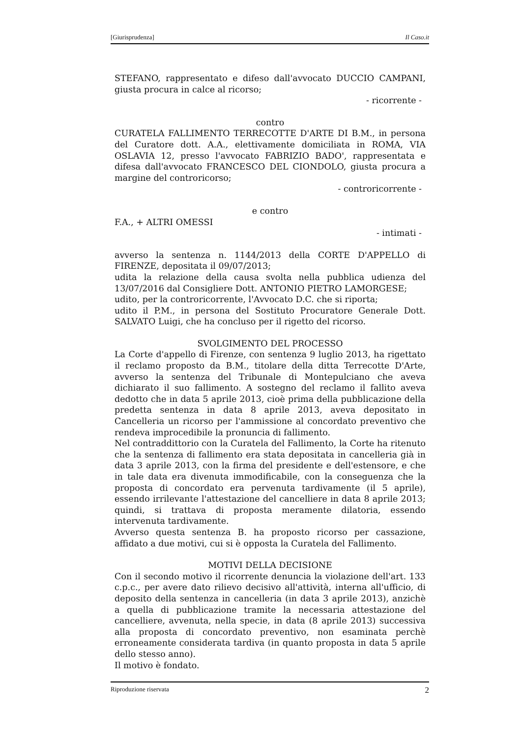[Giurisprudenza] Il Caso.it
STEFANO, rappresentato e difeso dall'avvocato DUCCIO CAMPANI, giusta procura in calce al ricorso;
- ricorrente -
contro
CURATELA FALLIMENTO TERRECOTTE D'ARTE DI B.M., in persona del Curatore dott. A.A., elettivamente domiciliata in ROMA, VIA OSLAVIA 12, presso l'avvocato FABRIZIO BADO', rappresentata e difesa dall'avvocato FRANCESCO DEL CIONDOLO, giusta procura a margine del controricorso;
- controricorrente -
e contro
F.A., + ALTRI OMESSI
- intimati -
avverso la sentenza n. 1144/2013 della CORTE D'APPELLO di FIRENZE, depositata il 09/07/2013;
udita la relazione della causa svolta nella pubblica udienza del 13/07/2016 dal Consigliere Dott. ANTONIO PIETRO LAMORGESE;
udito, per la controricorrente, l'Avvocato D.C. che si riporta;
udito il P.M., in persona del Sostituto Procuratore Generale Dott. SALVATO Luigi, che ha concluso per il rigetto del ricorso.
SVOLGIMENTO DEL PROCESSO
La Corte d'appello di Firenze, con sentenza 9 luglio 2013, ha rigettato il reclamo proposto da B.M., titolare della ditta Terrecotte D'Arte, avverso la sentenza del Tribunale di Montepulciano che aveva dichiarato il suo fallimento. A sostegno del reclamo il fallito aveva dedotto che in data 5 aprile 2013, cioè prima della pubblicazione della predetta sentenza in data 8 aprile 2013, aveva depositato in Cancelleria un ricorso per l'ammissione al concordato preventivo che rendeva improcedibile la pronuncia di fallimento.
Nel contraddittorio con la Curatela del Fallimento, la Corte ha ritenuto che la sentenza di fallimento era stata depositata in cancelleria già in data 3 aprile 2013, con la firma del presidente e dell'estensore, e che in tale data era divenuta immodificabile, con la conseguenza che la proposta di concordato era pervenuta tardivamente (il 5 aprile), essendo irrilevante l'attestazione del cancelliere in data 8 aprile 2013; quindi, si trattava di proposta meramente dilatoria, essendo intervenuta tardivamente.
Avverso questa sentenza B. ha proposto ricorso per cassazione, affidato a due motivi, cui si è opposta la Curatela del Fallimento.
MOTIVI DELLA DECISIONE
Con il secondo motivo il ricorrente denuncia la violazione dell'art. 133 c.p.c., per avere dato rilievo decisivo all'attività, interna all'ufficio, di deposito della sentenza in cancelleria (in data 3 aprile 2013), anzichè a quella di pubblicazione tramite la necessaria attestazione del cancelliere, avvenuta, nella specie, in data (8 aprile 2013) successiva alla proposta di concordato preventivo, non esaminata perchè erroneamente considerata tardiva (in quanto proposta in data 5 aprile dello stesso anno).
Il motivo è fondato.
Riproduzione riservata 2